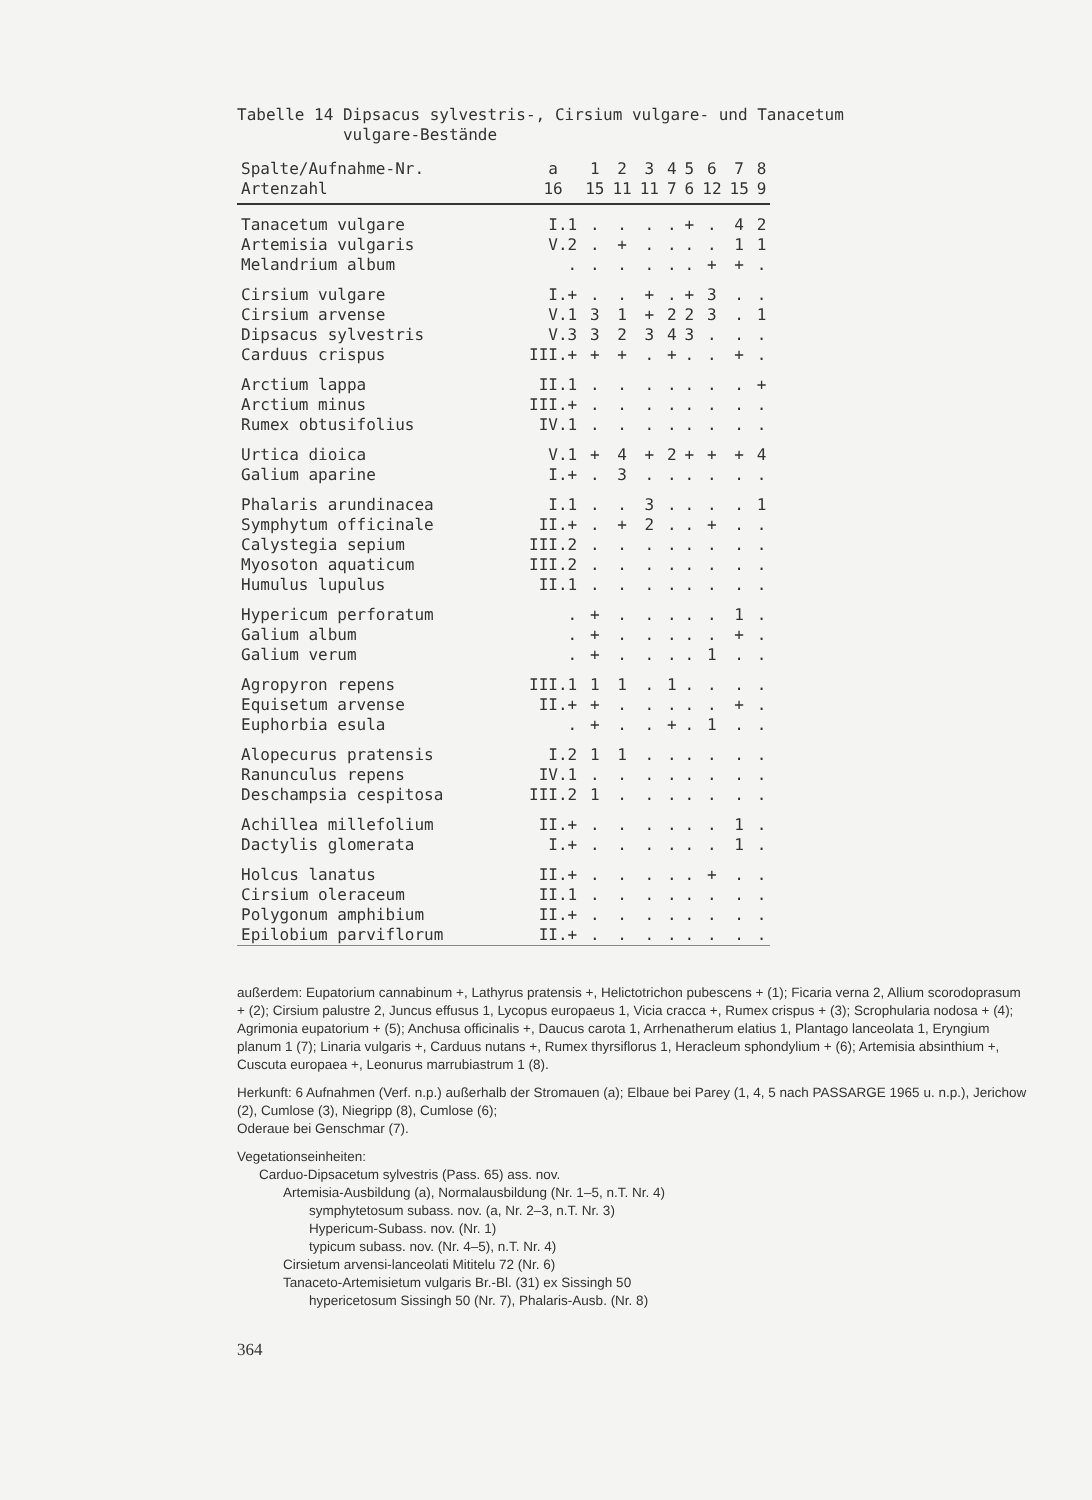Tabelle 14 Dipsacus sylvestris-, Cirsium vulgare- und Tanacetum
vulgare-Bestände
| Spalte/Aufnahme-Nr. | a | 1 | 2 | 3 | 4 | 5 | 6 | 7 | 8 |
| --- | --- | --- | --- | --- | --- | --- | --- | --- | --- |
| Artenzahl | 16 | 15 | 11 | 11 | 7 | 6 | 12 | 15 | 9 |
| Tanacetum vulgare | I.1 | . | . | . | . | + | . | 4 | 2 |
| Artemisia vulgaris | V.2 | . | + | . | . | . | . | 1 | 1 |
| Melandrium album | . | . | . | . | . | . | + | + | . |
| Cirsium vulgare | I.+ | . | . | + | . | + | 3 | . | . |
| Cirsium arvense | V.1 | 3 | 1 | + | 2 | 2 | 3 | . | 1 |
| Dipsacus sylvestris | V.3 | 3 | 2 | 3 | 4 | 3 | . | . | . |
| Carduus crispus | III.+ | + | + | . | + | . | . | + | . |
| Arctium lappa | II.1 | . | . | . | . | . | . | . | + |
| Arctium minus | III.+ | . | . | . | . | . | . | . | . |
| Rumex obtusifolius | IV.1 | . | . | . | . | . | . | . | . |
| Urtica dioica | V.1 | + | 4 | + | 2 | + | + | + | 4 |
| Galium aparine | I.+ | . | 3 | . | . | . | . | . | . |
| Phalaris arundinacea | I.1 | . | . | 3 | . | . | . | . | 1 |
| Symphytum officinale | II.+ | . | + | 2 | . | . | + | . | . |
| Calystegia sepium | III.2 | . | . | . | . | . | . | . | . |
| Myosoton aquaticum | III.2 | . | . | . | . | . | . | . | . |
| Humulus lupulus | II.1 | . | . | . | . | . | . | . | . |
| Hypericum perforatum | . | + | . | . | . | . | . | 1 | . |
| Galium album | . | + | . | . | . | . | . | + | . |
| Galium verum | . | + | . | . | . | . | 1 | . | . |
| Agropyron repens | III.1 | 1 | 1 | . | 1 | . | . | . | . |
| Equisetum arvense | II.+ | + | . | . | . | . | . | + | . |
| Euphorbia esula | . | + | . | . | + | . | 1 | . | . |
| Alopecurus pratensis | I.2 | 1 | 1 | . | . | . | . | . | . |
| Ranunculus repens | IV.1 | . | . | . | . | . | . | . | . |
| Deschampsia cespitosa | III.2 | 1 | . | . | . | . | . | . | . |
| Achillea millefolium | II.+ | . | . | . | . | . | . | 1 | . |
| Dactylis glomerata | I.+ | . | . | . | . | . | . | 1 | . |
| Holcus lanatus | II.+ | . | . | . | . | . | + | . | . |
| Cirsium oleraceum | II.1 | . | . | . | . | . | . | . | . |
| Polygonum amphibium | II.+ | . | . | . | . | . | . | . | . |
| Epilobium parviflorum | II.+ | . | . | . | . | . | . | . | . |
außerdem: Eupatorium cannabinum +, Lathyrus pratensis +, Helictotrichon pubescens + (1); Ficaria verna 2, Allium scorodoprasum + (2); Cirsium palustre 2, Juncus effusus 1, Lycopus europaeus 1, Vicia cracca +, Rumex crispus + (3); Scrophularia nodosa + (4); Agrimonia eupatorium + (5); Anchusa officinalis +, Daucus carota 1, Arrhenatherum elatius 1, Plantago lanceolata 1, Eryngium planum 1 (7); Linaria vulgaris +, Carduus nutans +, Rumex thyrsiflorus 1, Heracleum sphondylium + (6); Artemisia absinthium +, Cuscuta europaea +, Leonurus marrubiastrum 1 (8).
Herkunft: 6 Aufnahmen (Verf. n.p.) außerhalb der Stromauen (a); Elbaue bei Parey (1, 4, 5 nach PASSARGE 1965 u. n.p.), Jerichow (2), Cumlose (3), Niegripp (8), Cumlose (6);
Oderaue bei Genschmar (7).
Vegetationseinheiten:
Carduo-Dipsacetum sylvestris (Pass. 65) ass. nov.
Artemisia-Ausbildung (a), Normalausbildung (Nr. 1–5, n.T. Nr. 4)
symphytetosum subass. nov. (a, Nr. 2–3, n.T. Nr. 3)
Hypericum-Subass. nov. (Nr. 1)
typicum subass. nov. (Nr. 4–5), n.T. Nr. 4)
Cirsietum arvensi-lanceolati Mititelu 72 (Nr. 6)
Tanaceto-Artemisietum vulgaris Br.-Bl. (31) ex Sissingh 50
hypericetosum Sissingh 50 (Nr. 7), Phalaris-Ausb. (Nr. 8)
364